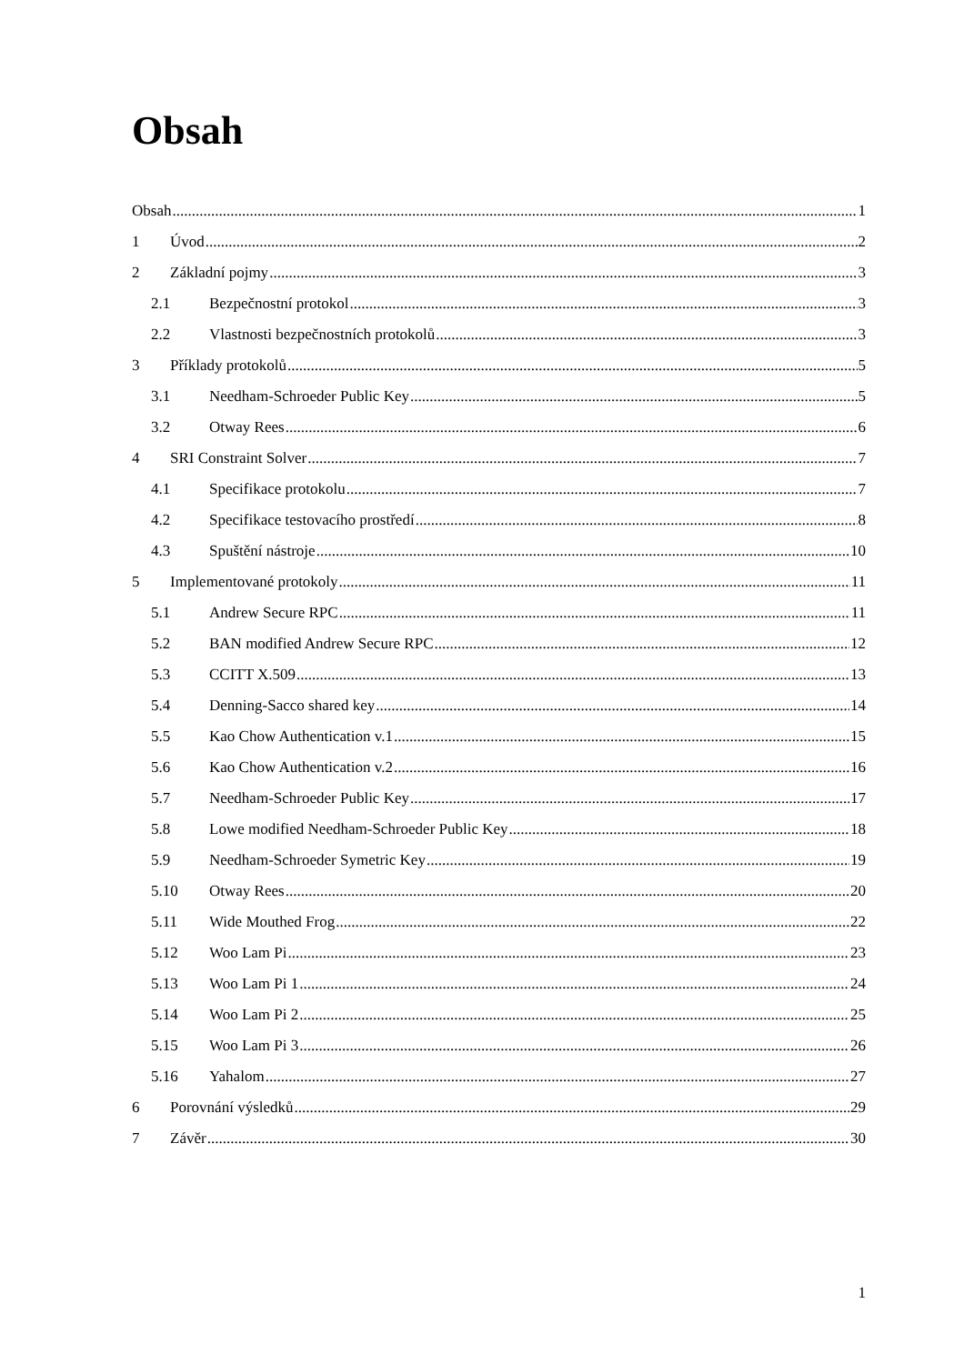Obsah
Obsah 1
1 Úvod 2
2 Základní pojmy 3
2.1 Bezpečnostní protokol 3
2.2 Vlastnosti bezpečnostních protokolů 3
3 Příklady protokolů 5
3.1 Needham-Schroeder Public Key 5
3.2 Otway Rees 6
4 SRI Constraint Solver 7
4.1 Specifikace protokolu 7
4.2 Specifikace testovacího prostředí 8
4.3 Spuštění nástroje 10
5 Implementované protokoly 11
5.1 Andrew Secure RPC 11
5.2 BAN modified Andrew Secure RPC 12
5.3 CCITT X.509 13
5.4 Denning-Sacco shared key 14
5.5 Kao Chow Authentication v.1 15
5.6 Kao Chow Authentication v.2 16
5.7 Needham-Schroeder Public Key 17
5.8 Lowe modified Needham-Schroeder Public Key 18
5.9 Needham-Schroeder Symetric Key 19
5.10 Otway Rees 20
5.11 Wide Mouthed Frog 22
5.12 Woo Lam Pi 23
5.13 Woo Lam Pi 1 24
5.14 Woo Lam Pi 2 25
5.15 Woo Lam Pi 3 26
5.16 Yahalom 27
6 Porovnání výsledků 29
7 Závěr 30
1